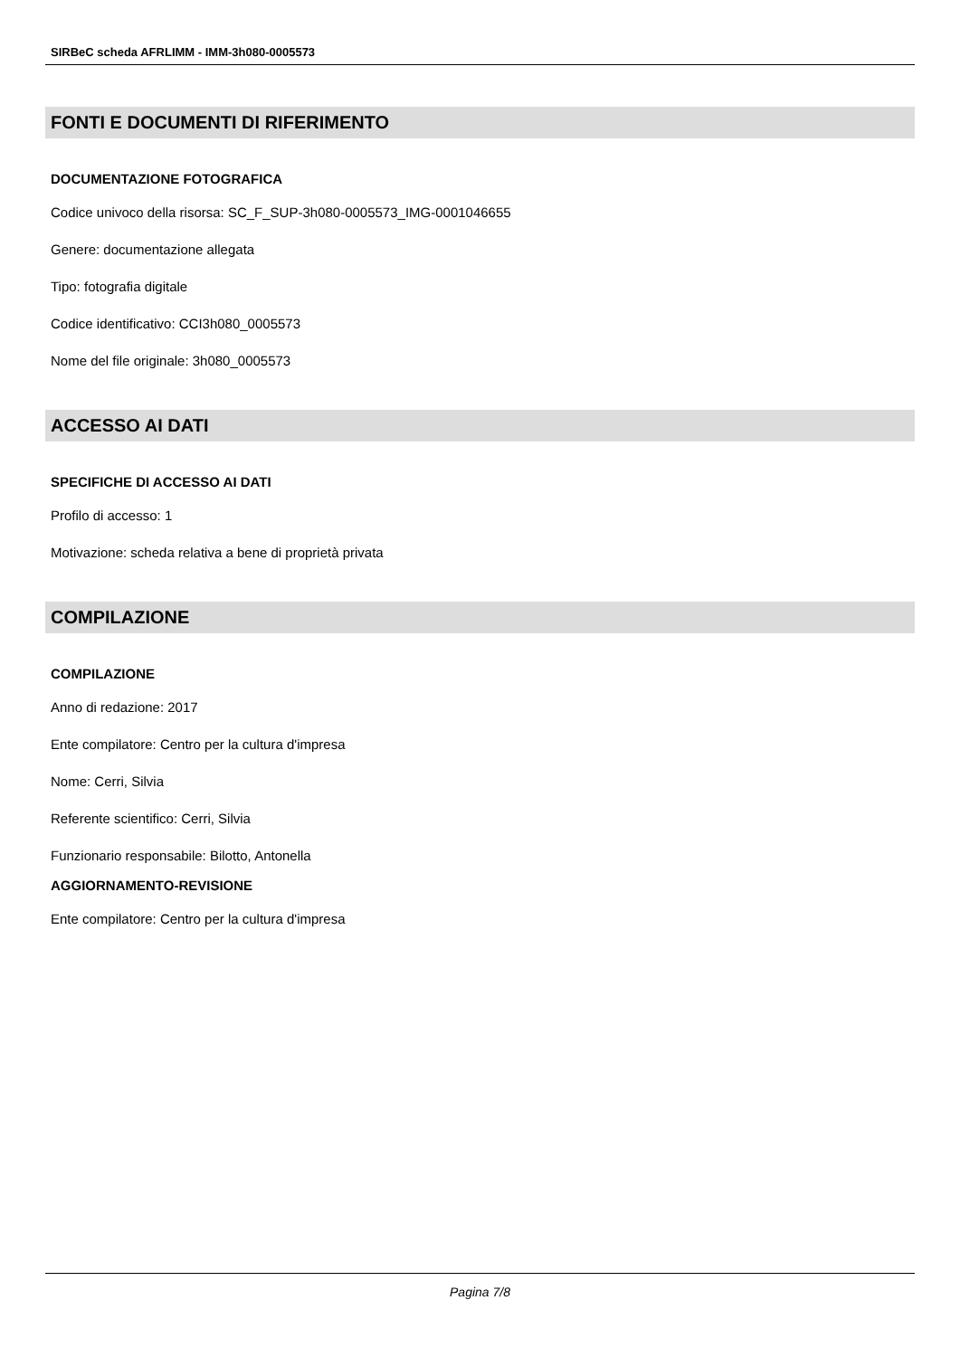SIRBeC scheda AFRLIMM - IMM-3h080-0005573
FONTI E DOCUMENTI DI RIFERIMENTO
DOCUMENTAZIONE FOTOGRAFICA
Codice univoco della risorsa: SC_F_SUP-3h080-0005573_IMG-0001046655
Genere: documentazione allegata
Tipo: fotografia digitale
Codice identificativo: CCI3h080_0005573
Nome del file originale: 3h080_0005573
ACCESSO AI DATI
SPECIFICHE DI ACCESSO AI DATI
Profilo di accesso: 1
Motivazione: scheda relativa a bene di proprietà privata
COMPILAZIONE
COMPILAZIONE
Anno di redazione: 2017
Ente compilatore: Centro per la cultura d'impresa
Nome: Cerri, Silvia
Referente scientifico: Cerri, Silvia
Funzionario responsabile: Bilotto, Antonella
AGGIORNAMENTO-REVISIONE
Ente compilatore: Centro per la cultura d'impresa
Pagina 7/8